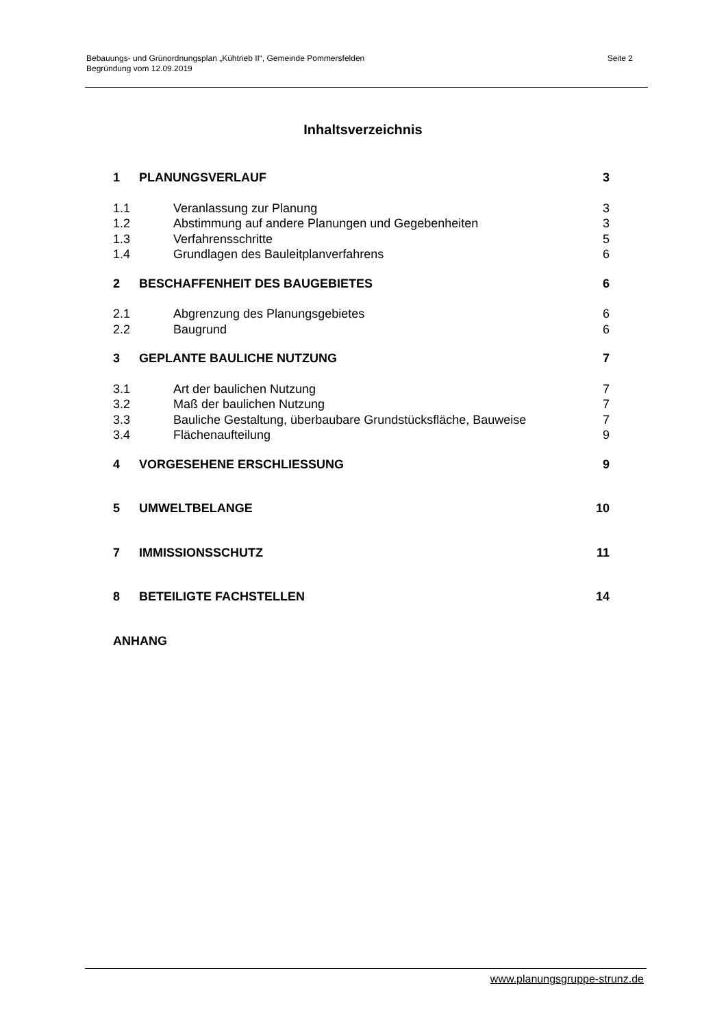Bebauungs- und Grünordnungsplan „Kühtrieb II“, Gemeinde Pommersfelden
Begründung vom 12.09.2019
Seite 2
Inhaltsverzeichnis
1 PLANUNGSVERLAUF 3
1.1 Veranlassung zur Planung 3
1.2 Abstimmung auf andere Planungen und Gegebenheiten 3
1.3 Verfahrensschritte 5
1.4 Grundlagen des Bauleitplanverfahrens 6
2 BESCHAFFENHEIT DES BAUGEBIETES 6
2.1 Abgrenzung des Planungsgebietes 6
2.2 Baugrund 6
3 GEPLANTE BAULICHE NUTZUNG 7
3.1 Art der baulichen Nutzung 7
3.2 Maß der baulichen Nutzung 7
3.3 Bauliche Gestaltung, überbaubare Grundstücksfläche, Bauweise 7
3.4 Flächenaufteilung 9
4 VORGESEHENE ERSCHLIESSUNG 9
5 UMWELTBELANGE 10
7 IMMISSIONSSCHUTZ 11
8 BETEILIGTE FACHSTELLEN 14
ANHANG
www.planungsgruppe-strunz.de